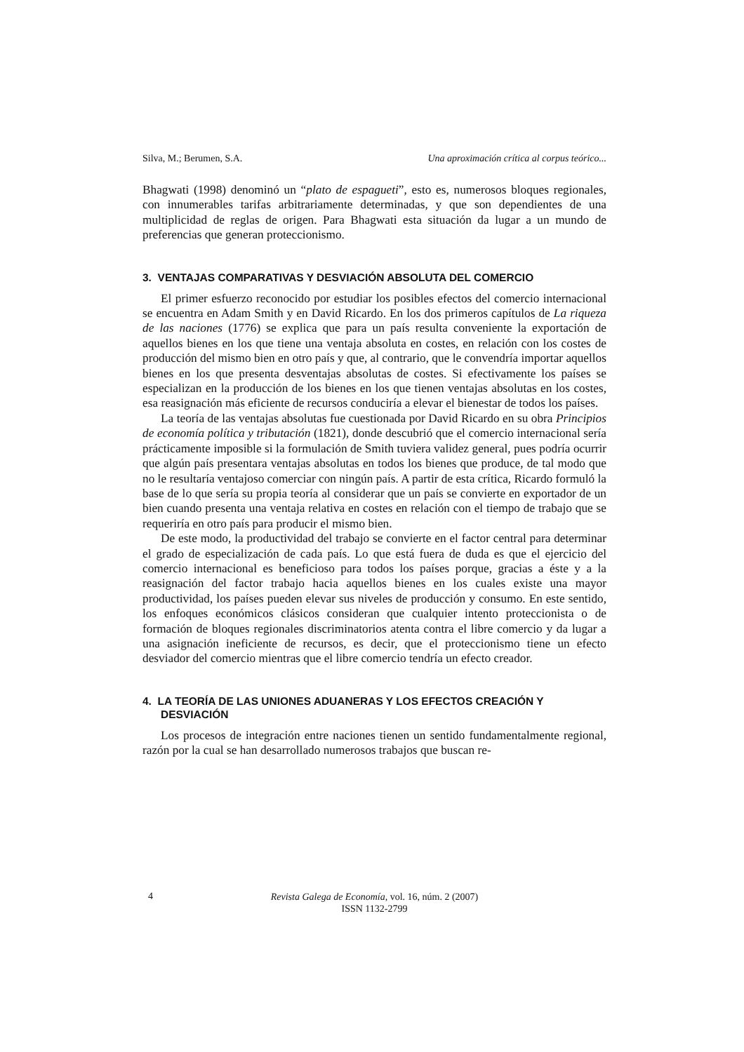Silva, M.; Berumen, S.A. Una aproximación crítica al corpus teórico...
Bhagwati (1998) denominó un “plato de espagueti”, esto es, numerosos bloques regionales, con innumerables tarifas arbitrariamente determinadas, y que son dependientes de una multiplicidad de reglas de origen. Para Bhagwati esta situación da lugar a un mundo de preferencias que generan proteccionismo.
3. VENTAJAS COMPARATIVAS Y DESVIACIÓN ABSOLUTA DEL COMERCIO
El primer esfuerzo reconocido por estudiar los posibles efectos del comercio internacional se encuentra en Adam Smith y en David Ricardo. En los dos primeros capítulos de La riqueza de las naciones (1776) se explica que para un país resulta conveniente la exportación de aquellos bienes en los que tiene una ventaja absoluta en costes, en relación con los costes de producción del mismo bien en otro país y que, al contrario, que le convendría importar aquellos bienes en los que presenta desventajas absolutas de costes. Si efectivamente los países se especializan en la producción de los bienes en los que tienen ventajas absolutas en los costes, esa reasignación más eficiente de recursos conduciría a elevar el bienestar de todos los países.
La teoría de las ventajas absolutas fue cuestionada por David Ricardo en su obra Principios de economía política y tributación (1821), donde descubrió que el comercio internacional sería prácticamente imposible si la formulación de Smith tuviera validez general, pues podría ocurrir que algún país presentara ventajas absolutas en todos los bienes que produce, de tal modo que no le resultaría ventajoso comerciar con ningún país. A partir de esta crítica, Ricardo formuló la base de lo que sería su propia teoría al considerar que un país se convierte en exportador de un bien cuando presenta una ventaja relativa en costes en relación con el tiempo de trabajo que se requeriría en otro país para producir el mismo bien.
De este modo, la productividad del trabajo se convierte en el factor central para determinar el grado de especialización de cada país. Lo que está fuera de duda es que el ejercicio del comercio internacional es beneficioso para todos los países porque, gracias a éste y a la reasignación del factor trabajo hacia aquellos bienes en los cuales existe una mayor productividad, los países pueden elevar sus niveles de producción y consumo. En este sentido, los enfoques económicos clásicos consideran que cualquier intento proteccionista o de formación de bloques regionales discriminatorios atenta contra el libre comercio y da lugar a una asignación ineficiente de recursos, es decir, que el proteccionismo tiene un efecto desviador del comercio mientras que el libre comercio tendría un efecto creador.
4. LA TEORÍA DE LAS UNIONES ADUANERAS Y LOS EFECTOS CREACIÓN Y DESVIACIÓN
Los procesos de integración entre naciones tienen un sentido fundamentalmente regional, razón por la cual se han desarrollado numerosos trabajos que buscan re-
4
Revista Galega de Economía, vol. 16, núm. 2 (2007)
ISSN 1132-2799